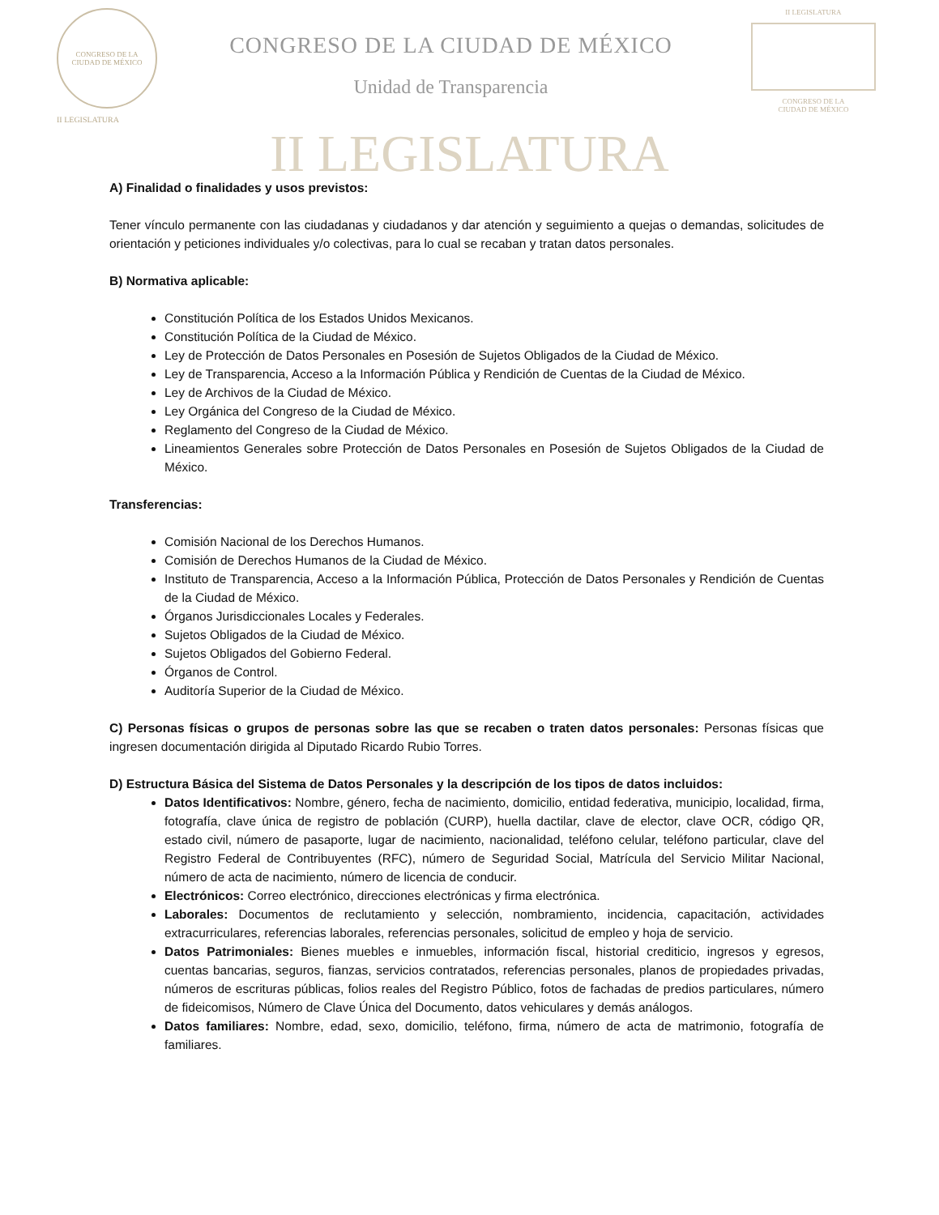CONGRESO DE LA
CIUDAD DE MÉXICO
II LEGISLATURA
CONGRESO DE LA CIUDAD DE MÉXICO
Unidad de Transparencia
II LEGISLATURA
CONGRESO DE LA
CIUDAD DE MÉXICO
II LEGISLATURA
A) Finalidad o finalidades y usos previstos:
Tener vínculo permanente con las ciudadanas y ciudadanos y dar atención y seguimiento a quejas o demandas, solicitudes de orientación y peticiones individuales y/o colectivas, para lo cual se recaban y tratan datos personales.
B) Normativa aplicable:
Constitución Política de los Estados Unidos Mexicanos.
Constitución Política de la Ciudad de México.
Ley de Protección de Datos Personales en Posesión de Sujetos Obligados de la Ciudad de México.
Ley de Transparencia, Acceso a la Información Pública y Rendición de Cuentas de la Ciudad de México.
Ley de Archivos de la Ciudad de México.
Ley Orgánica del Congreso de la Ciudad de México.
Reglamento del Congreso de la Ciudad de México.
Lineamientos Generales sobre Protección de Datos Personales en Posesión de Sujetos Obligados de la Ciudad de México.
Transferencias:
Comisión Nacional de los Derechos Humanos.
Comisión de Derechos Humanos de la Ciudad de México.
Instituto de Transparencia, Acceso a la Información Pública, Protección de Datos Personales y Rendición de Cuentas de la Ciudad de México.
Órganos Jurisdiccionales Locales y Federales.
Sujetos Obligados de la Ciudad de México.
Sujetos Obligados del Gobierno Federal.
Órganos de Control.
Auditoría Superior de la Ciudad de México.
C) Personas físicas o grupos de personas sobre las que se recaben o traten datos personales: Personas físicas que ingresen documentación dirigida al Diputado Ricardo Rubio Torres.
D) Estructura Básica del Sistema de Datos Personales y la descripción de los tipos de datos incluidos:
Datos Identificativos: Nombre, género, fecha de nacimiento, domicilio, entidad federativa, municipio, localidad, firma, fotografía, clave única de registro de población (CURP), huella dactilar, clave de elector, clave OCR, código QR, estado civil, número de pasaporte, lugar de nacimiento, nacionalidad, teléfono celular, teléfono particular, clave del Registro Federal de Contribuyentes (RFC), número de Seguridad Social, Matrícula del Servicio Militar Nacional, número de acta de nacimiento, número de licencia de conducir.
Electrónicos: Correo electrónico, direcciones electrónicas y firma electrónica.
Laborales: Documentos de reclutamiento y selección, nombramiento, incidencia, capacitación, actividades extracurriculares, referencias laborales, referencias personales, solicitud de empleo y hoja de servicio.
Datos Patrimoniales: Bienes muebles e inmuebles, información fiscal, historial crediticio, ingresos y egresos, cuentas bancarias, seguros, fianzas, servicios contratados, referencias personales, planos de propiedades privadas, números de escrituras públicas, folios reales del Registro Público, fotos de fachadas de predios particulares, número de fideicomisos, Número de Clave Única del Documento, datos vehiculares y demás análogos.
Datos familiares: Nombre, edad, sexo, domicilio, teléfono, firma, número de acta de matrimonio, fotografía de familiares.